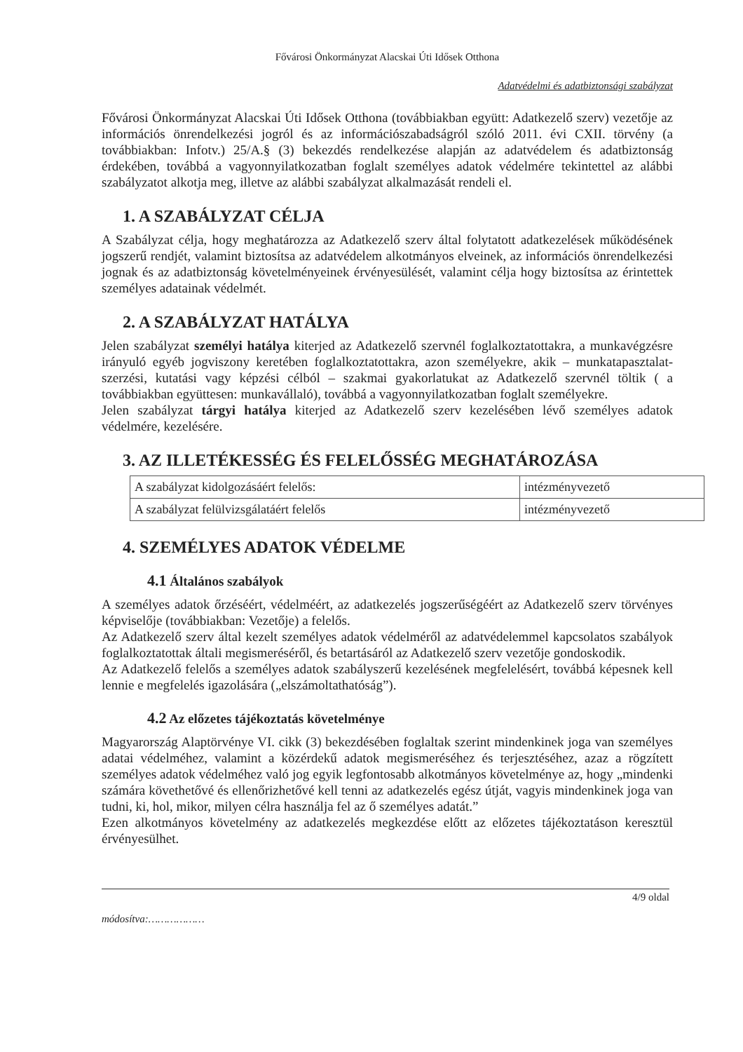Fővárosi Önkormányzat Alacskai Úti Idősek Otthona
Adatvédelmi és adatbiztonsági szabályzat
Fővárosi Önkormányzat Alacskai Úti Idősek Otthona (továbbiakban együtt: Adatkezelő szerv) vezetője az információs önrendelkezési jogról és az információszabadságról szóló 2011. évi CXII. törvény (a továbbiakban: Infotv.) 25/A.§ (3) bekezdés rendelkezése alapján az adatvédelem és adatbiztonság érdekében, továbbá a vagyonnyilatkozatban foglalt személyes adatok védelmére tekintettel az alábbi szabályzatot alkotja meg, illetve az alábbi szabályzat alkalmazását rendeli el.
1. A SZABÁLYZAT CÉLJA
A Szabályzat célja, hogy meghatározza az Adatkezelő szerv által folytatott adatkezelések működésének jogszerű rendjét, valamint biztosítsa az adatvédelem alkotmányos elveinek, az információs önrendelkezési jognak és az adatbiztonság követelményeinek érvényesülését, valamint célja hogy biztosítsa az érintettek személyes adatainak védelmét.
2. A SZABÁLYZAT HATÁLYA
Jelen szabályzat személyi hatálya kiterjed az Adatkezelő szervnél foglalkoztatottakra, a munkavégzésre irányuló egyéb jogviszony keretében foglalkoztatottakra, azon személyekre, akik – munkatapasztalat-szerzési, kutatási vagy képzési célból – szakmai gyakorlatukat az Adatkezelő szervnél töltik ( a továbbiakban együttesen: munkavállaló), továbbá a vagyonnyilatkozatban foglalt személyekre.
Jelen szabályzat tárgyi hatálya kiterjed az Adatkezelő szerv kezelésében lévő személyes adatok védelmére, kezelésére.
3. AZ ILLETÉKESSÉG ÉS FELELŐSSÉG MEGHATÁROZÁSA
| A szabályzat kidolgozásáért felelős: | intézményvezető |
| A szabályzat felülvizsgálatáért felelős | intézményvezető |
4. SZEMÉLYES ADATOK VÉDELME
4.1 Általános szabályok
A személyes adatok őrzéséért, védelméért, az adatkezelés jogszerűségéért az Adatkezelő szerv törvényes képviselője (továbbiakban: Vezetője) a felelős.
Az Adatkezelő szerv által kezelt személyes adatok védelméről az adatvédelemmel kapcsolatos szabályok foglalkoztatottak általi megismeréséről, és betartásáról az Adatkezelő szerv vezetője gondoskodik.
Az Adatkezelő felelős a személyes adatok szabályszerű kezelésének megfelelésért, továbbá képesnek kell lennie e megfelelés igazolására („elszámoltathatóság”).
4.2 Az előzetes tájékoztatás követelménye
Magyarország Alaptörvénye VI. cikk (3) bekezdésében foglaltak szerint mindenkinek joga van személyes adatai védelméhez, valamint a közérdekű adatok megismeréséhez és terjesztéséhez, azaz a rögzített személyes adatok védelméhez való jog egyik legfontosabb alkotmányos követelménye az, hogy „mindenki számára követhetővé és ellenőrizhetővé kell tenni az adatkezelés egész útját, vagyis mindenkinek joga van tudni, ki, hol, mikor, milyen célra használja fel az ő személyes adatát.”
Ezen alkotmányos követelmény az adatkezelés megkezdése előtt az előzetes tájékoztatáson keresztül érvényesülhet.
4/9 oldal
módosítva:………………